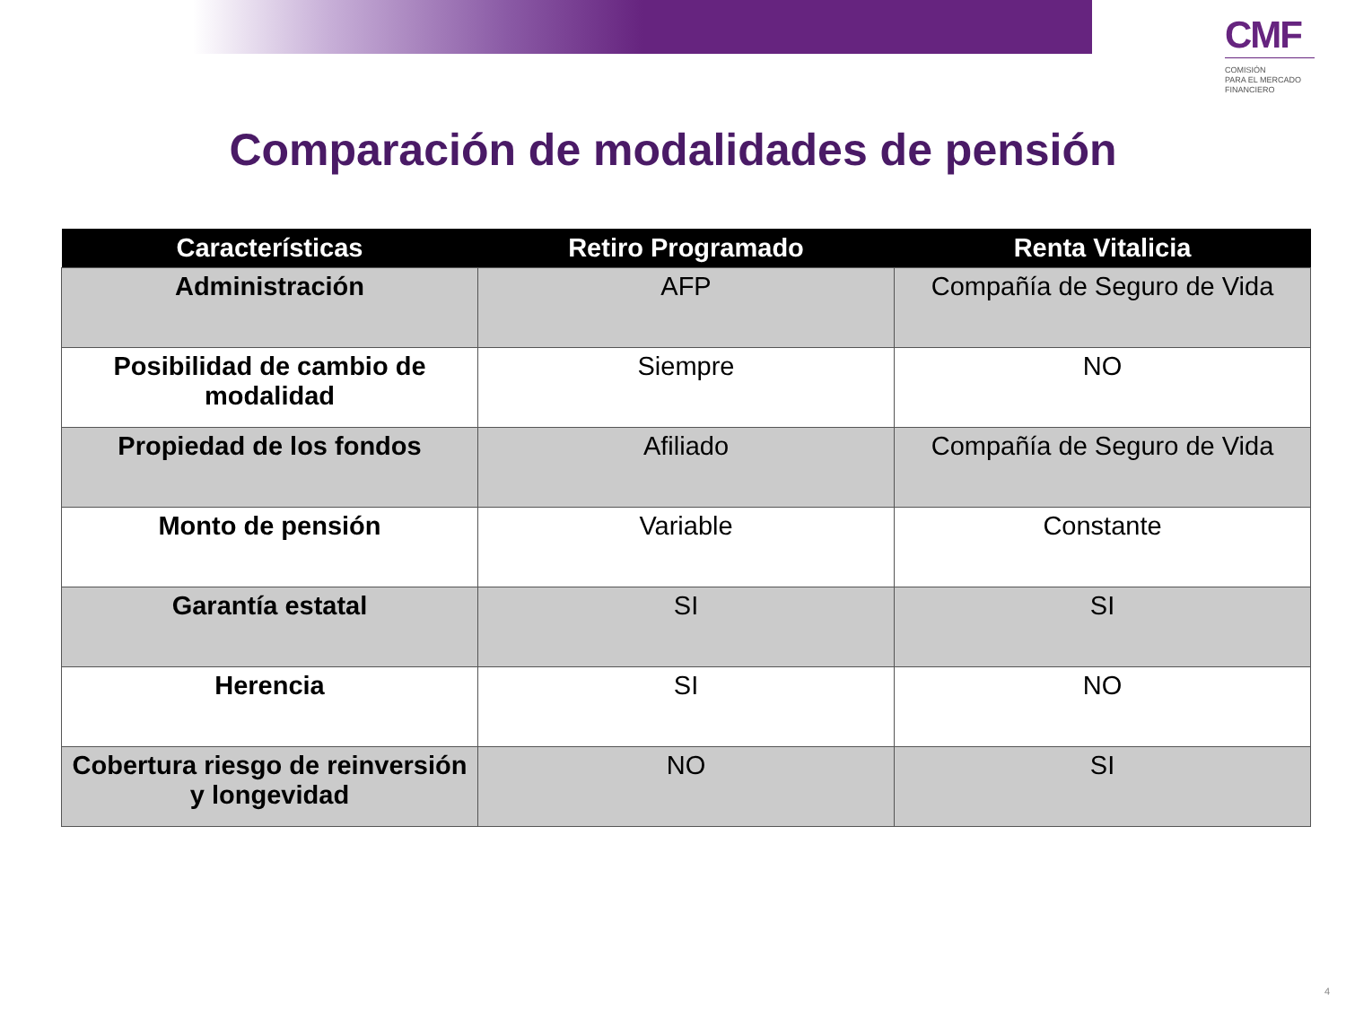CMF
COMISIÓN
PARA EL MERCADO
FINANCIERO
Comparación de modalidades de pensión
| Características | Retiro Programado | Renta Vitalicia |
| --- | --- | --- |
| Administración | AFP | Compañía de Seguro de Vida |
| Posibilidad de cambio de modalidad | Siempre | NO |
| Propiedad de los fondos | Afiliado | Compañía de Seguro de Vida |
| Monto de pensión | Variable | Constante |
| Garantía estatal | SI | SI |
| Herencia | SI | NO |
| Cobertura riesgo de reinversión y longevidad | NO | SI |
4